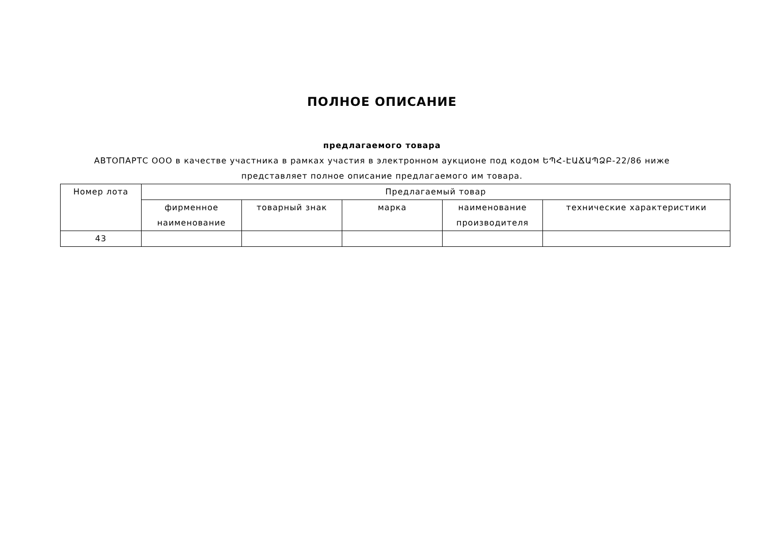ПОЛНОЕ ОПИСАНИЕ
предлагаемого товара
АВТОПАРТС ООО в качестве участника в рамках участия в электронном аукционе под кодом ԵՊՀ-ԷԱՃԱՊՁԲ-22/86 ниже представляет полное описание предлагаемого им товара.
| Номер лота | Предлагаемый товар | | | | |
| --- | --- | --- | --- | --- | --- |
| | фирменное наименование | товарный знак | марка | наименование производителя | технические характеристики |
| 43 | | | | | |